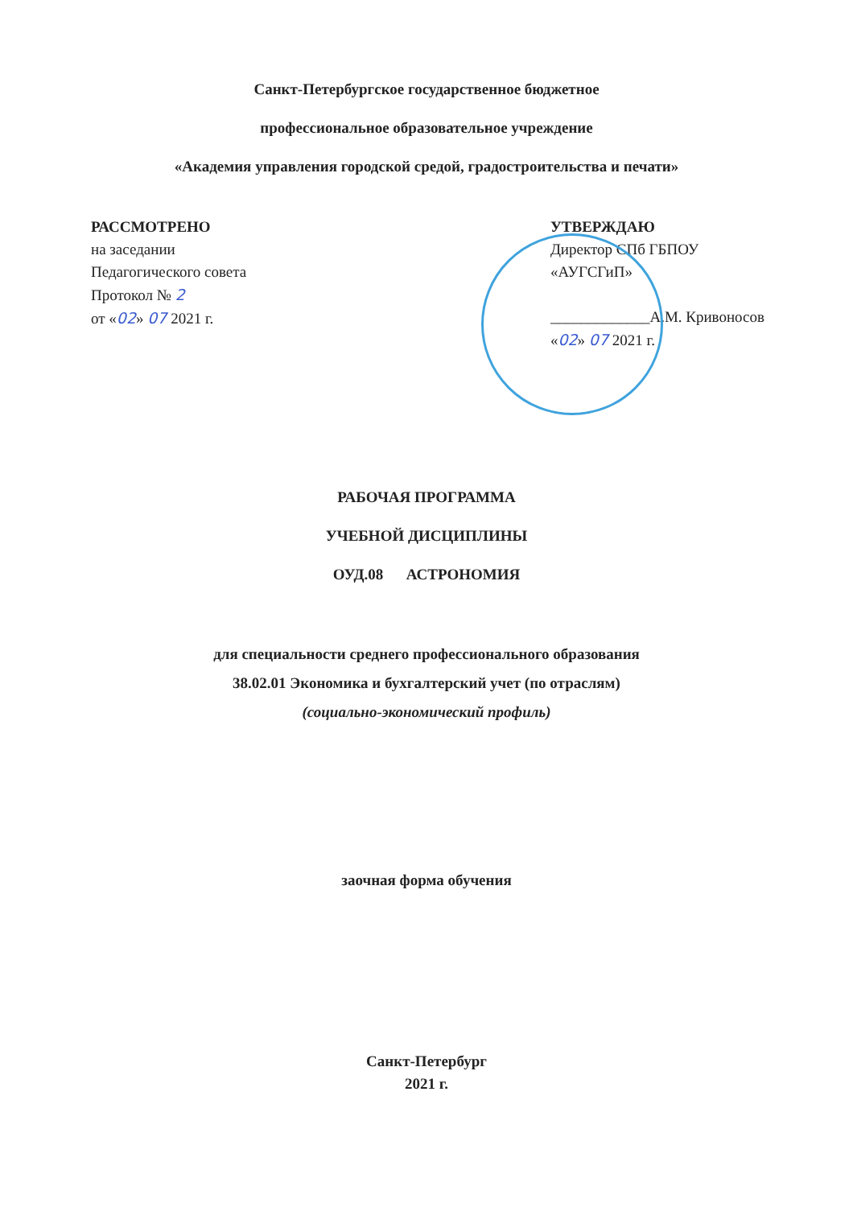Санкт-Петербургское государственное бюджетное
профессиональное образовательное учреждение
«Академия управления городской средой, градостроительства и печати»
РАССМОТРЕНО
на заседании
Педагогического совета
Протокол № 2
от «02» 07 2021 г.
УТВЕРЖДАЮ
Директор СПб ГБПОУ
«АУГСГиП»
_____________А.М. Кривоносов
«02» 07 2021 г.
РАБОЧАЯ ПРОГРАММА
УЧЕБНОЙ ДИСЦИПЛИНЫ
ОУД.08 АСТРОНОМИЯ
для специальности среднего профессионального образования
38.02.01 Экономика и бухгалтерский учет (по отраслям)
(социально-экономический профиль)
заочная форма обучения
Санкт-Петербург
2021 г.